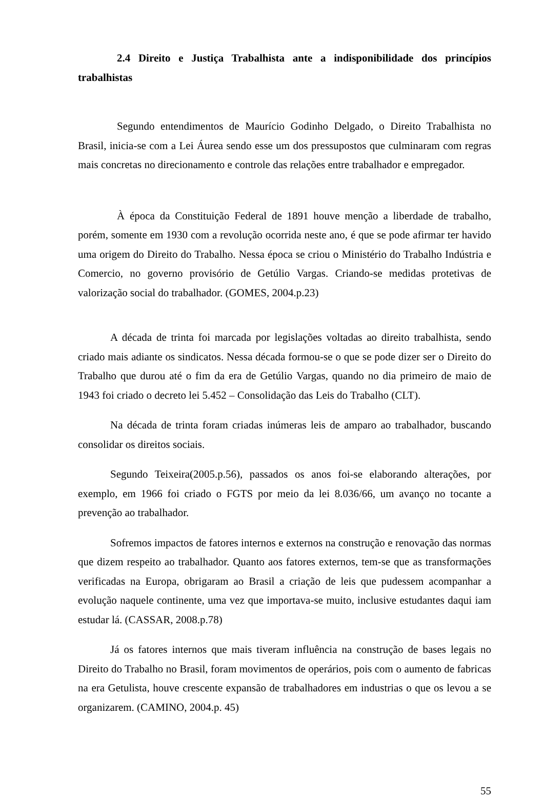2.4 Direito e Justiça Trabalhista ante a indisponibilidade dos princípios trabalhistas
Segundo entendimentos de Maurício Godinho Delgado, o Direito Trabalhista no Brasil, inicia-se com a Lei Áurea sendo esse um dos pressupostos que culminaram com regras mais concretas no direcionamento e controle das relações entre trabalhador e empregador.
À época da Constituição Federal de 1891 houve menção a liberdade de trabalho, porém, somente em 1930 com a revolução ocorrida neste ano, é que se pode afirmar ter havido uma origem do Direito do Trabalho. Nessa época se criou o Ministério do Trabalho Indústria e Comercio, no governo provisório de Getúlio Vargas. Criando-se medidas protetivas de valorização social do trabalhador. (GOMES, 2004.p.23)
A década de trinta foi marcada por legislações voltadas ao direito trabalhista, sendo criado mais adiante os sindicatos. Nessa década formou-se o que se pode dizer ser o Direito do Trabalho que durou até o fim da era de Getúlio Vargas, quando no dia primeiro de maio de 1943 foi criado o decreto lei 5.452 – Consolidação das Leis do Trabalho (CLT).
Na década de trinta foram criadas inúmeras leis de amparo ao trabalhador, buscando consolidar os direitos sociais.
Segundo Teixeira(2005.p.56), passados os anos foi-se elaborando alterações, por exemplo, em 1966 foi criado o FGTS por meio da lei 8.036/66, um avanço no tocante a prevenção ao trabalhador.
Sofremos impactos de fatores internos e externos na construção e renovação das normas que dizem respeito ao trabalhador. Quanto aos fatores externos, tem-se que as transformações verificadas na Europa, obrigaram ao Brasil a criação de leis que pudessem acompanhar a evolução naquele continente, uma vez que importava-se muito, inclusive estudantes daqui iam estudar lá. (CASSAR, 2008.p.78)
Já os fatores internos que mais tiveram influência na construção de bases legais no Direito do Trabalho no Brasil, foram movimentos de operários, pois com o aumento de fabricas na era Getulista, houve crescente expansão de trabalhadores em industrias o que os levou a se organizarem. (CAMINO, 2004.p. 45)
55